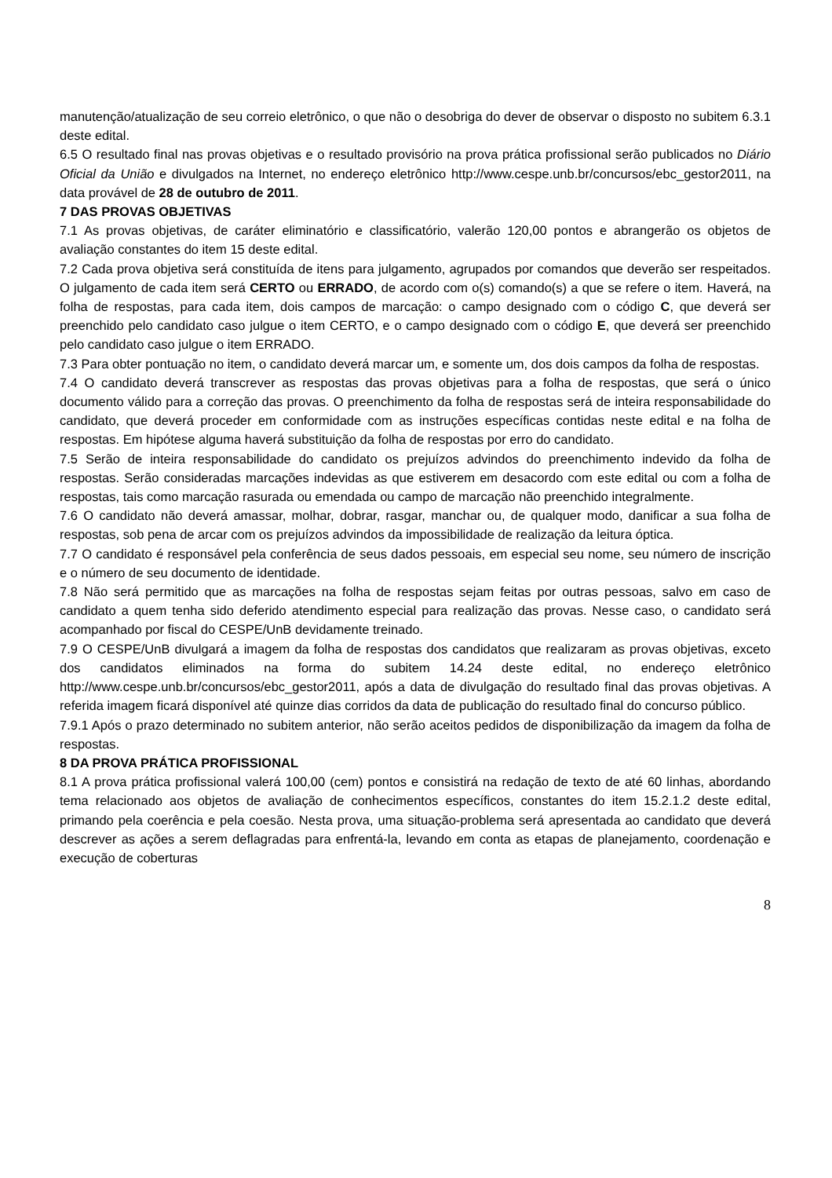manutenção/atualização de seu correio eletrônico, o que não o desobriga do dever de observar o disposto no subitem 6.3.1 deste edital.
6.5 O resultado final nas provas objetivas e o resultado provisório na prova prática profissional serão publicados no Diário Oficial da União e divulgados na Internet, no endereço eletrônico http://www.cespe.unb.br/concursos/ebc_gestor2011, na data provável de 28 de outubro de 2011.
7 DAS PROVAS OBJETIVAS
7.1 As provas objetivas, de caráter eliminatório e classificatório, valerão 120,00 pontos e abrangerão os objetos de avaliação constantes do item 15 deste edital.
7.2 Cada prova objetiva será constituída de itens para julgamento, agrupados por comandos que deverão ser respeitados. O julgamento de cada item será CERTO ou ERRADO, de acordo com o(s) comando(s) a que se refere o item. Haverá, na folha de respostas, para cada item, dois campos de marcação: o campo designado com o código C, que deverá ser preenchido pelo candidato caso julgue o item CERTO, e o campo designado com o código E, que deverá ser preenchido pelo candidato caso julgue o item ERRADO.
7.3 Para obter pontuação no item, o candidato deverá marcar um, e somente um, dos dois campos da folha de respostas.
7.4 O candidato deverá transcrever as respostas das provas objetivas para a folha de respostas, que será o único documento válido para a correção das provas. O preenchimento da folha de respostas será de inteira responsabilidade do candidato, que deverá proceder em conformidade com as instruções específicas contidas neste edital e na folha de respostas. Em hipótese alguma haverá substituição da folha de respostas por erro do candidato.
7.5 Serão de inteira responsabilidade do candidato os prejuízos advindos do preenchimento indevido da folha de respostas. Serão consideradas marcações indevidas as que estiverem em desacordo com este edital ou com a folha de respostas, tais como marcação rasurada ou emendada ou campo de marcação não preenchido integralmente.
7.6 O candidato não deverá amassar, molhar, dobrar, rasgar, manchar ou, de qualquer modo, danificar a sua folha de respostas, sob pena de arcar com os prejuízos advindos da impossibilidade de realização da leitura óptica.
7.7 O candidato é responsável pela conferência de seus dados pessoais, em especial seu nome, seu número de inscrição e o número de seu documento de identidade.
7.8 Não será permitido que as marcações na folha de respostas sejam feitas por outras pessoas, salvo em caso de candidato a quem tenha sido deferido atendimento especial para realização das provas. Nesse caso, o candidato será acompanhado por fiscal do CESPE/UnB devidamente treinado.
7.9 O CESPE/UnB divulgará a imagem da folha de respostas dos candidatos que realizaram as provas objetivas, exceto dos candidatos eliminados na forma do subitem 14.24 deste edital, no endereço eletrônico http://www.cespe.unb.br/concursos/ebc_gestor2011, após a data de divulgação do resultado final das provas objetivas. A referida imagem ficará disponível até quinze dias corridos da data de publicação do resultado final do concurso público.
7.9.1 Após o prazo determinado no subitem anterior, não serão aceitos pedidos de disponibilização da imagem da folha de respostas.
8 DA PROVA PRÁTICA PROFISSIONAL
8.1 A prova prática profissional valerá 100,00 (cem) pontos e consistirá na redação de texto de até 60 linhas, abordando tema relacionado aos objetos de avaliação de conhecimentos específicos, constantes do item 15.2.1.2 deste edital, primando pela coerência e pela coesão. Nesta prova, uma situação-problema será apresentada ao candidato que deverá descrever as ações a serem deflagradas para enfrentá-la, levando em conta as etapas de planejamento, coordenação e execução de coberturas
8